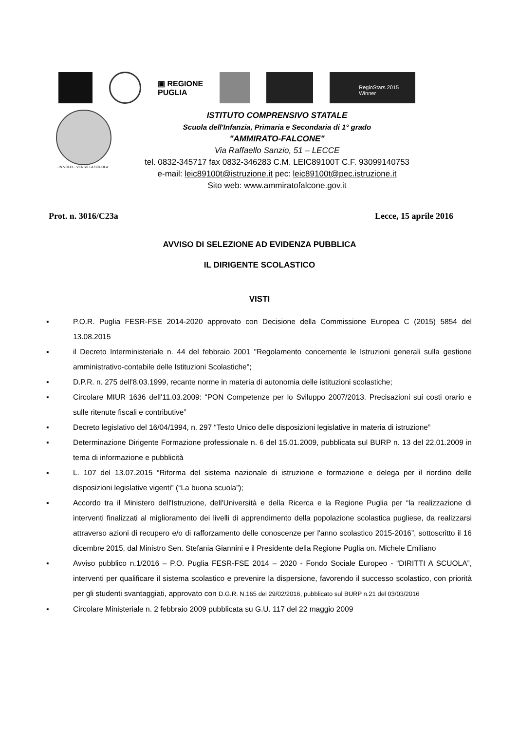▣ REGIONE
PUGLIA
RegioStars 2015
Winner
...IN VOLO... VERSO LA SCUOLA
ISTITUTO COMPRENSIVO STATALE
Scuola dell'Infanzia, Primaria e Secondaria di 1° grado
"AMMIRATO-FALCONE"
Via Raffaello Sanzio, 51 – LECCE
tel. 0832-345717 fax 0832-346283 C.M. LEIC89100T C.F. 93099140753
e-mail: leic89100t@istruzione.it pec: leic89100t@pec.istruzione.it
Sito web: www.ammiratofalcone.gov.it
Prot. n. 3016/C23a Lecce, 15 aprile 2016
AVVISO DI SELEZIONE AD EVIDENZA PUBBLICA
IL DIRIGENTE SCOLASTICO
VISTI
▪ P.O.R. Puglia FESR-FSE 2014-2020 approvato con Decisione della Commissione Europea C (2015) 5854 del 13.08.2015
▪ il Decreto Interministeriale n. 44 del febbraio 2001 "Regolamento concernente le Istruzioni generali sulla gestione amministrativo-contabile delle Istituzioni Scolastiche";
▪ D.P.R. n. 275 dell'8.03.1999, recante norme in materia di autonomia delle istituzioni scolastiche;
▪ Circolare MIUR 1636 dell'11.03.2009: “PON Competenze per lo Sviluppo 2007/2013. Precisazioni sui costi orario e sulle ritenute fiscali e contributive”
▪ Decreto legislativo del 16/04/1994, n. 297 “Testo Unico delle disposizioni legislative in materia di istruzione”
▪ Determinazione Dirigente Formazione professionale n. 6 del 15.01.2009, pubblicata sul BURP n. 13 del 22.01.2009 in tema di informazione e pubblicità
▪ L. 107 del 13.07.2015 “Riforma del sistema nazionale di istruzione e formazione e delega per il riordino delle disposizioni legislative vigenti” (“La buona scuola”);
▪ Accordo tra il Ministero dell'Istruzione, dell'Università e della Ricerca e la Regione Puglia per “la realizzazione di interventi finalizzati al miglioramento dei livelli di apprendimento della popolazione scolastica pugliese, da realizzarsi attraverso azioni di recupero e/o di rafforzamento delle conoscenze per l'anno scolastico 2015-2016”, sottoscritto il 16 dicembre 2015, dal Ministro Sen. Stefania Giannini e il Presidente della Regione Puglia on. Michele Emiliano
▪ Avviso pubblico n.1/2016 – P.O. Puglia FESR-FSE 2014 – 2020 - Fondo Sociale Europeo - “DIRITTI A SCUOLA”, interventi per qualificare il sistema scolastico e prevenire la dispersione, favorendo il successo scolastico, con priorità per gli studenti svantaggiati, approvato con D.G.R. N.165 del 29/02/2016, pubblicato sul BURP n.21 del 03/03/2016
▪ Circolare Ministeriale n. 2 febbraio 2009 pubblicata su G.U. 117 del 22 maggio 2009